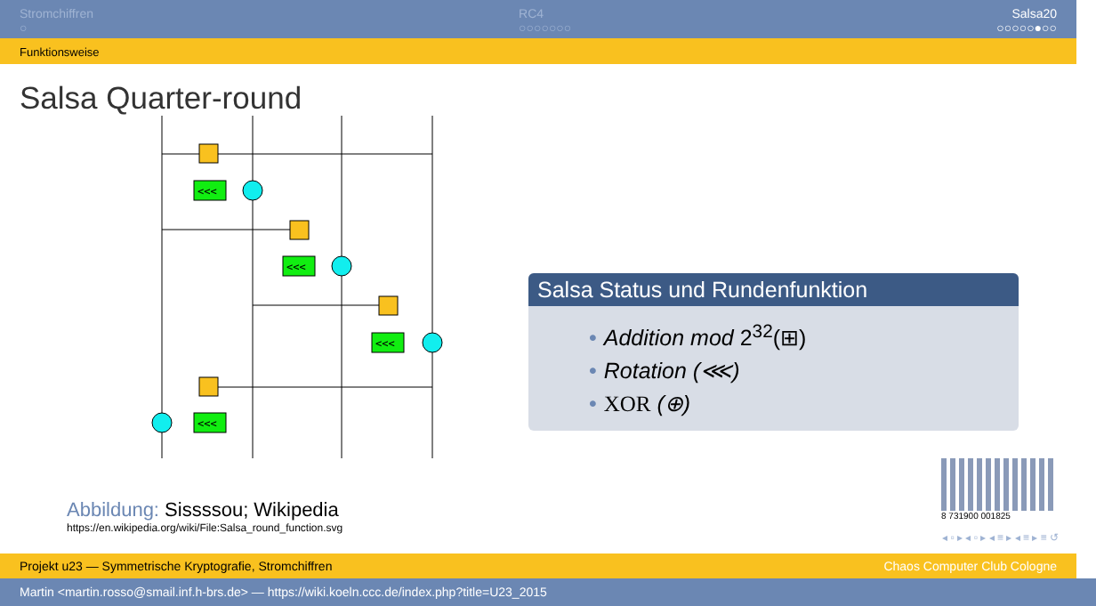Stromchiffren
○
RC4
○○○○○○○
Salsa20
○○○○○●○○
Funktionsweise
Salsa Quarter-round
<<<
<<<
<<<
<<<
Abbildung: Sissssou; Wikipedia
https://en.wikipedia.org/wiki/File:Salsa_round_function.svg
Salsa Status und Rundenfunktion
• Addition mod 2<sup>32</sup>(⊞)
• Rotation (⋘)
• XOR (⊕)
8 731900 001825
◂ ▫ ▸ ◂ ▫ ▸ ◂ ≡ ▸ ◂ ≡ ▸ ≡ ↺
Projekt u23 — Symmetrische Kryptografie, Stromchiffren Chaos Computer Club Cologne
Martin <martin.rosso@smail.inf.h-brs.de> — https://wiki.koeln.ccc.de/index.php?title=U23_2015